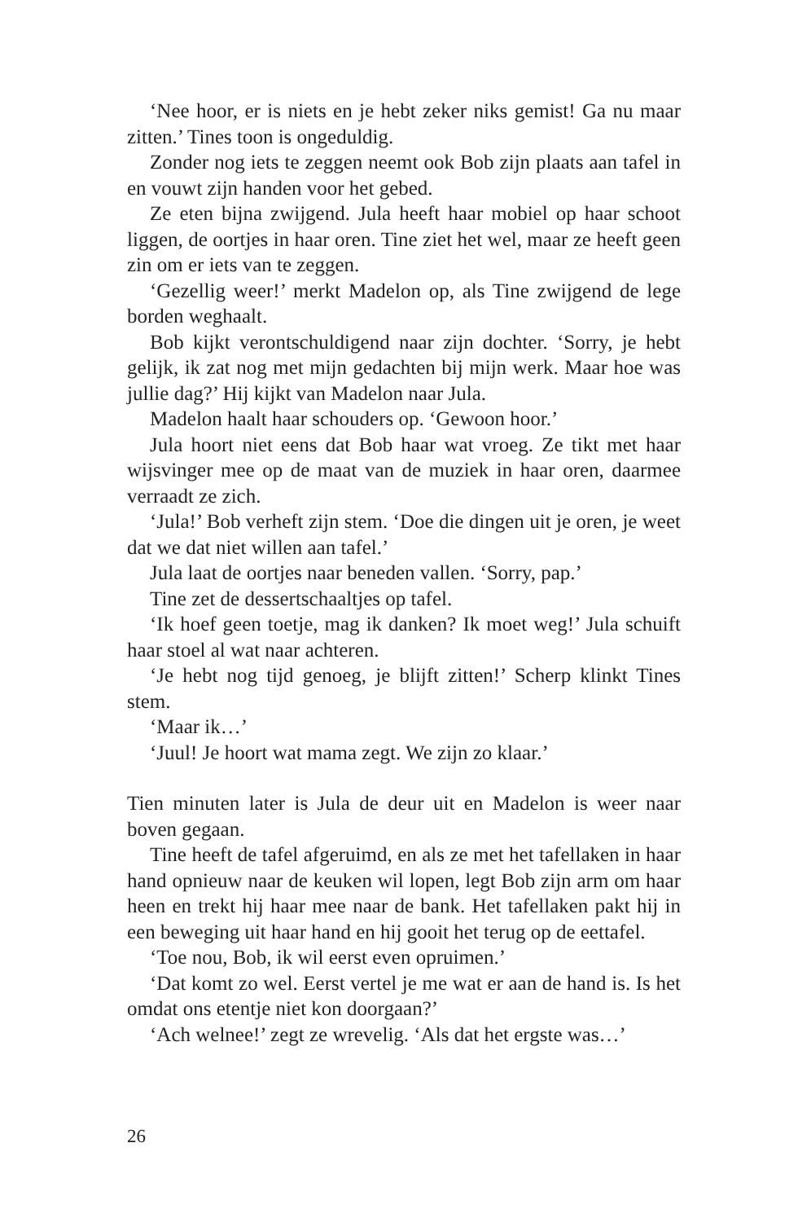‘Nee hoor, er is niets en je hebt zeker niks gemist! Ga nu maar zitten.’ Tines toon is ongeduldig.
Zonder nog iets te zeggen neemt ook Bob zijn plaats aan tafel in en vouwt zijn handen voor het gebed.
Ze eten bijna zwijgend. Jula heeft haar mobiel op haar schoot liggen, de oortjes in haar oren. Tine ziet het wel, maar ze heeft geen zin om er iets van te zeggen.
‘Gezellig weer!’ merkt Madelon op, als Tine zwijgend de lege borden weghaalt.
Bob kijkt verontschuldigend naar zijn dochter. ‘Sorry, je hebt gelijk, ik zat nog met mijn gedachten bij mijn werk. Maar hoe was jullie dag?’ Hij kijkt van Madelon naar Jula.
Madelon haalt haar schouders op. ‘Gewoon hoor.’
Jula hoort niet eens dat Bob haar wat vroeg. Ze tikt met haar wijsvinger mee op de maat van de muziek in haar oren, daarmee verraadt ze zich.
‘Jula!’ Bob verheft zijn stem. ‘Doe die dingen uit je oren, je weet dat we dat niet willen aan tafel.’
Jula laat de oortjes naar beneden vallen. ‘Sorry, pap.’
Tine zet de dessertschaaltjes op tafel.
‘Ik hoef geen toetje, mag ik danken? Ik moet weg!’ Jula schuift haar stoel al wat naar achteren.
‘Je hebt nog tijd genoeg, je blijft zitten!’ Scherp klinkt Tines stem.
‘Maar ik…’
‘Juul! Je hoort wat mama zegt. We zijn zo klaar.’
Tien minuten later is Jula de deur uit en Madelon is weer naar boven gegaan.
Tine heeft de tafel afgeruimd, en als ze met het tafellaken in haar hand opnieuw naar de keuken wil lopen, legt Bob zijn arm om haar heen en trekt hij haar mee naar de bank. Het tafellaken pakt hij in een beweging uit haar hand en hij gooit het terug op de eettafel.
‘Toe nou, Bob, ik wil eerst even opruimen.’
‘Dat komt zo wel. Eerst vertel je me wat er aan de hand is. Is het omdat ons etentje niet kon doorgaan?’
‘Ach welnee!’ zegt ze wrevelig. ‘Als dat het ergste was…’
26